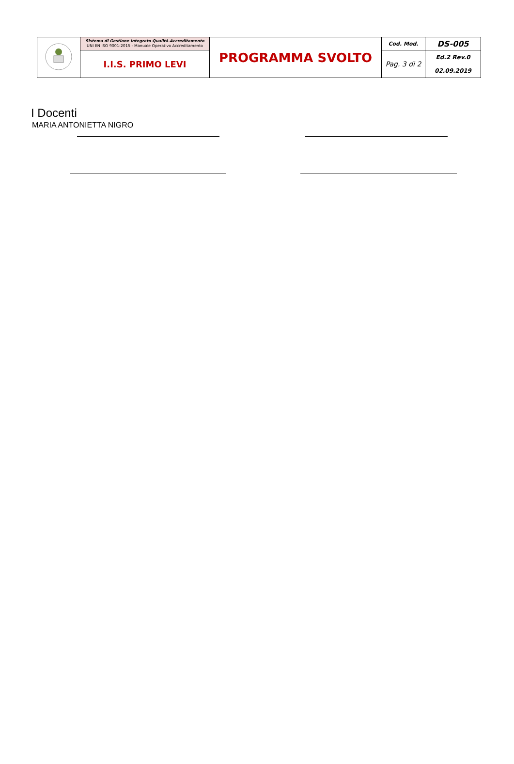| | Sistema di Gestione Integrato Qualità-Accreditamento UNI EN ISO 9001:2015 - Manuale Operativo Accreditamento | PROGRAMMA SVOLTO | Cod. Mod. | DS-005 |
| | I.I.S. PRIMO LEVI | | Pag. 3 di 2 | Ed.2 Rev.0 02.09.2019 |
I Docenti
MARIA ANTONIETTA NIGRO